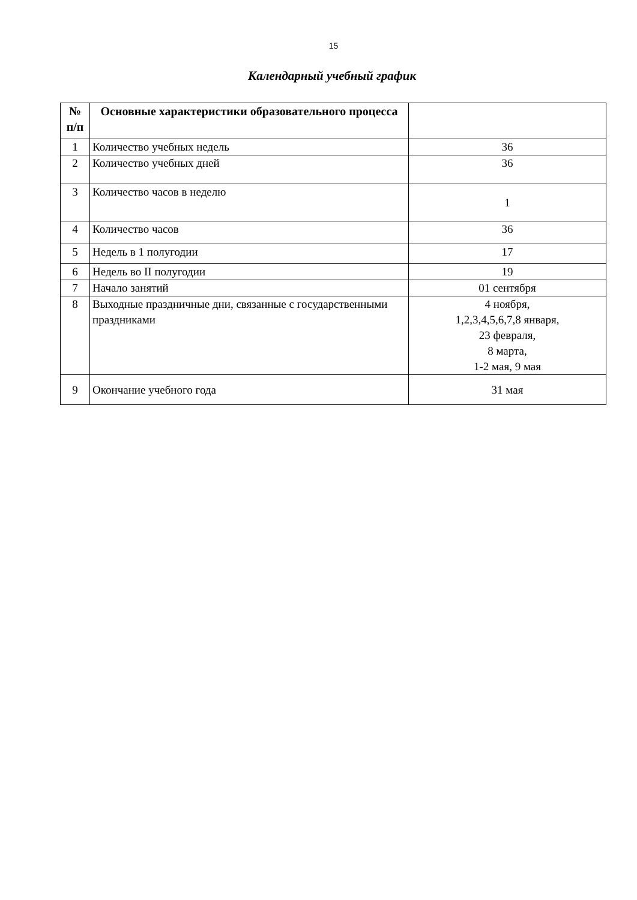15
Календарный учебный график
| № п/п | Основные характеристики образовательного процесса | |
| --- | --- | --- |
| 1 | Количество учебных недель | 36 |
| 2 | Количество учебных дней | 36 |
| 3 | Количество часов в неделю | 1 |
| 4 | Количество часов | 36 |
| 5 | Недель в 1 полугодии | 17 |
| 6 | Недель во II полугодии | 19 |
| 7 | Начало занятий | 01 сентября |
| 8 | Выходные праздничные дни, связанные с государственными праздниками | 4 ноября, 1,2,3,4,5,6,7,8 января, 23 февраля, 8 марта, 1-2 мая, 9 мая |
| 9 | Окончание учебного года | 31 мая |